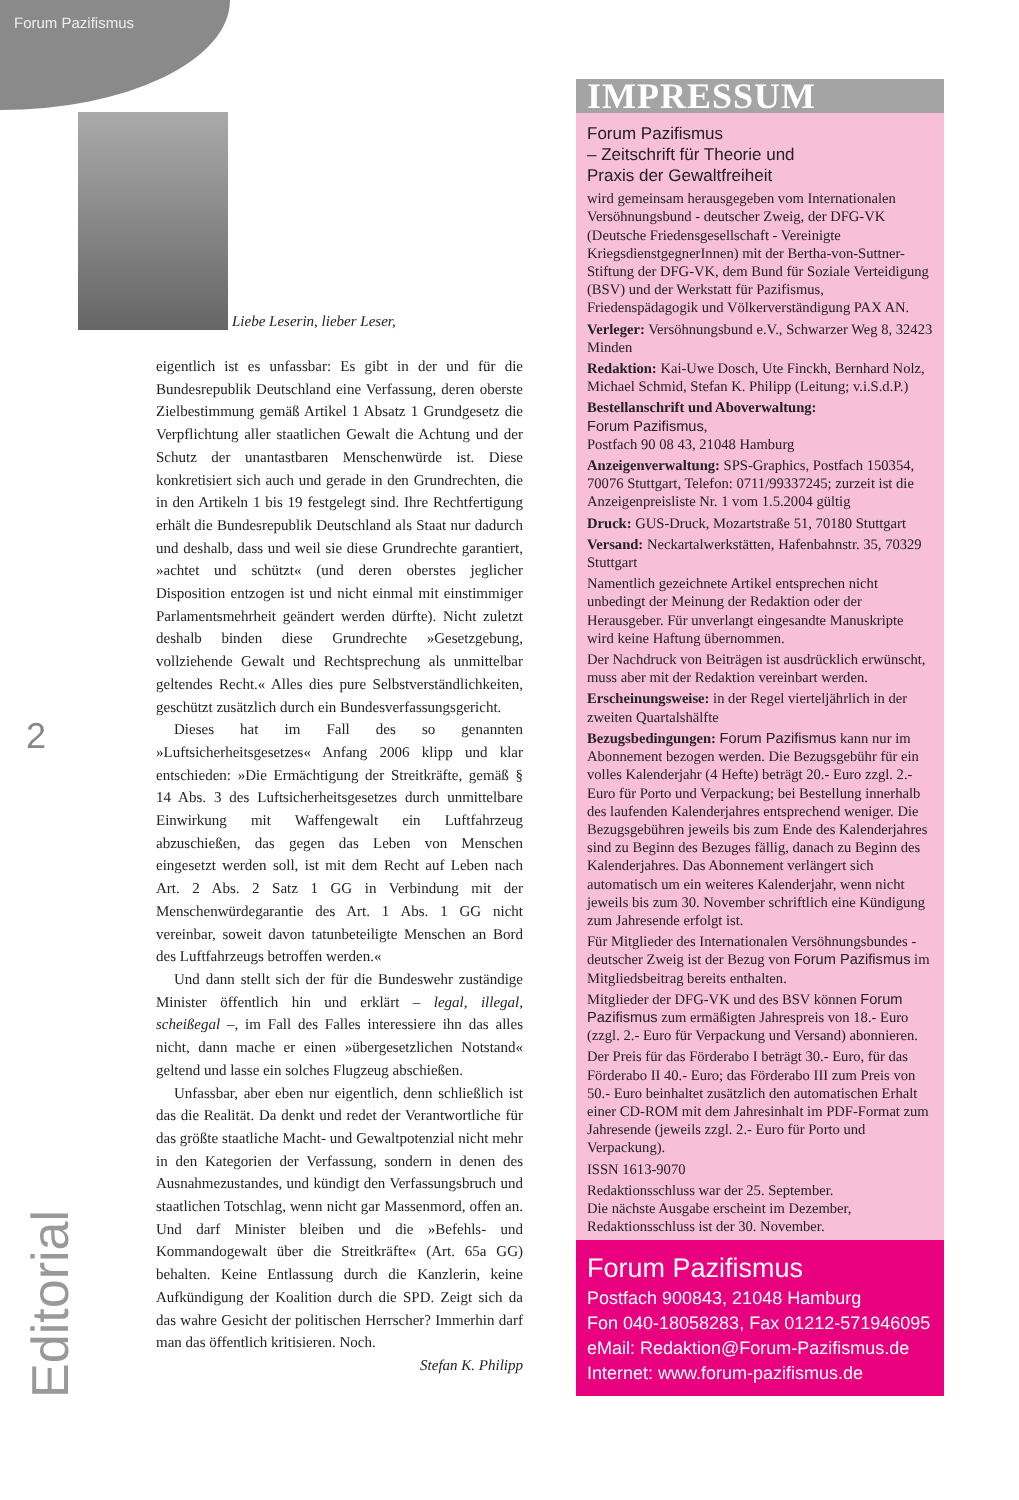Forum Pazifismus
Liebe Leserin, lieber Leser,
eigentlich ist es unfassbar: Es gibt in der und für die Bundesrepublik Deutschland eine Verfassung, deren oberste Zielbestimmung gemäß Artikel 1 Absatz 1 Grundgesetz die Verpflichtung aller staatlichen Gewalt die Achtung und der Schutz der unantastbaren Menschenwürde ist. Diese konkretisiert sich auch und gerade in den Grundrechten, die in den Artikeln 1 bis 19 festgelegt sind. Ihre Rechtfertigung erhält die Bundesrepublik Deutschland als Staat nur dadurch und deshalb, dass und weil sie diese Grundrechte garantiert, »achtet und schützt« (und deren oberstes jeglicher Disposition entzogen ist und nicht einmal mit einstimmiger Parlamentsmehrheit geändert werden dürfte). Nicht zuletzt deshalb binden diese Grundrechte »Gesetzgebung, vollziehende Gewalt und Rechtsprechung als unmittelbar geltendes Recht.« Alles dies pure Selbstverständlichkeiten, geschützt zusätzlich durch ein Bundesverfassungsgericht.
Dieses hat im Fall des so genannten »Luftsicherheitsgesetzes« Anfang 2006 klipp und klar entschieden: »Die Ermächtigung der Streitkräfte, gemäß § 14 Abs. 3 des Luftsicherheitsgesetzes durch unmittelbare Einwirkung mit Waffengewalt ein Luftfahrzeug abzuschießen, das gegen das Leben von Menschen eingesetzt werden soll, ist mit dem Recht auf Leben nach Art. 2 Abs. 2 Satz 1 GG in Verbindung mit der Menschenwürdegarantie des Art. 1 Abs. 1 GG nicht vereinbar, soweit davon tatunbeteiligte Menschen an Bord des Luftfahrzeugs betroffen werden.«
Und dann stellt sich der für die Bundeswehr zuständige Minister öffentlich hin und erklärt – legal, illegal, scheißegal –, im Fall des Falles interessiere ihn das alles nicht, dann mache er einen »übergesetzlichen Notstand« geltend und lasse ein solches Flugzeug abschießen.
Unfassbar, aber eben nur eigentlich, denn schließlich ist das die Realität. Da denkt und redet der Verantwortliche für das größte staatliche Macht- und Gewaltpotenzial nicht mehr in den Kategorien der Verfassung, sondern in denen des Ausnahmezustandes, und kündigt den Verfassungsbruch und staatlichen Totschlag, wenn nicht gar Massenmord, offen an. Und darf Minister bleiben und die »Befehls- und Kommandogewalt über die Streitkräfte« (Art. 65a GG) behalten. Keine Entlassung durch die Kanzlerin, keine Aufkündigung der Koalition durch die SPD. Zeigt sich da das wahre Gesicht der politischen Herrscher? Immerhin darf man das öffentlich kritisieren. Noch.
Stefan K. Philipp
2
Editorial
IMPRESSUM
Forum Pazifismus
– Zeitschrift für Theorie und
Praxis der Gewaltfreiheit
wird gemeinsam herausgegeben vom Internationalen Versöhnungsbund - deutscher Zweig, der DFG-VK (Deutsche Friedensgesellschaft - Vereinigte KriegsdienstgegnerInnen) mit der Bertha-von-Suttner-Stiftung der DFG-VK, dem Bund für Soziale Verteidigung (BSV) und der Werkstatt für Pazifismus, Friedenspädagogik und Völkerverständigung PAX AN.
Verleger: Versöhnungsbund e.V., Schwarzer Weg 8, 32423 Minden
Redaktion: Kai-Uwe Dosch, Ute Finckh, Bernhard Nolz, Michael Schmid, Stefan K. Philipp (Leitung; v.i.S.d.P.)
Bestellanschrift und Aboverwaltung:
Forum Pazifismus,
Postfach 90 08 43, 21048 Hamburg
Anzeigenverwaltung: SPS-Graphics, Postfach 150354, 70076 Stuttgart, Telefon: 0711/99337245; zurzeit ist die Anzeigenpreisliste Nr. 1 vom 1.5.2004 gültig
Druck: GUS-Druck, Mozartstraße 51, 70180 Stuttgart
Versand: Neckartalwerkstätten, Hafenbahnstr. 35, 70329 Stuttgart
Namentlich gezeichnete Artikel entsprechen nicht unbedingt der Meinung der Redaktion oder der Herausgeber. Für unverlangt eingesandte Manuskripte wird keine Haftung übernommen.
Der Nachdruck von Beiträgen ist ausdrücklich erwünscht, muss aber mit der Redaktion vereinbart werden.
Erscheinungsweise: in der Regel vierteljährlich in der zweiten Quartalshälfte
Bezugsbedingungen: Forum Pazifismus kann nur im Abonnement bezogen werden. Die Bezugsgebühr für ein volles Kalenderjahr (4 Hefte) beträgt 20.- Euro zzgl. 2.- Euro für Porto und Verpackung; bei Bestellung innerhalb des laufenden Kalenderjahres entsprechend weniger. Die Bezugsgebühren jeweils bis zum Ende des Kalenderjahres sind zu Beginn des Bezuges fällig, danach zu Beginn des Kalenderjahres. Das Abonnement verlängert sich automatisch um ein weiteres Kalenderjahr, wenn nicht jeweils bis zum 30. November schriftlich eine Kündigung zum Jahresende erfolgt ist.
Für Mitglieder des Internationalen Versöhnungsbundes - deutscher Zweig ist der Bezug von Forum Pazifismus im Mitgliedsbeitrag bereits enthalten.
Mitglieder der DFG-VK und des BSV können Forum Pazifismus zum ermäßigten Jahrespreis von 18.- Euro (zzgl. 2.- Euro für Verpackung und Versand) abonnieren.
Der Preis für das Förderabo I beträgt 30.- Euro, für das Förderabo II 40.- Euro; das Förderabo III zum Preis von 50.- Euro beinhaltet zusätzlich den automatischen Erhalt einer CD-ROM mit dem Jahresinhalt im PDF-Format zum Jahresende (jeweils zzgl. 2.- Euro für Porto und Verpackung).
ISSN 1613-9070
Redaktionsschluss war der 25. September.
Die nächste Ausgabe erscheint im Dezember, Redaktionsschluss ist der 30. November.
Forum Pazifismus
Postfach 900843, 21048 Hamburg
Fon 040-18058283, Fax 01212-571946095
eMail: Redaktion@Forum-Pazifismus.de
Internet: www.forum-pazifismus.de